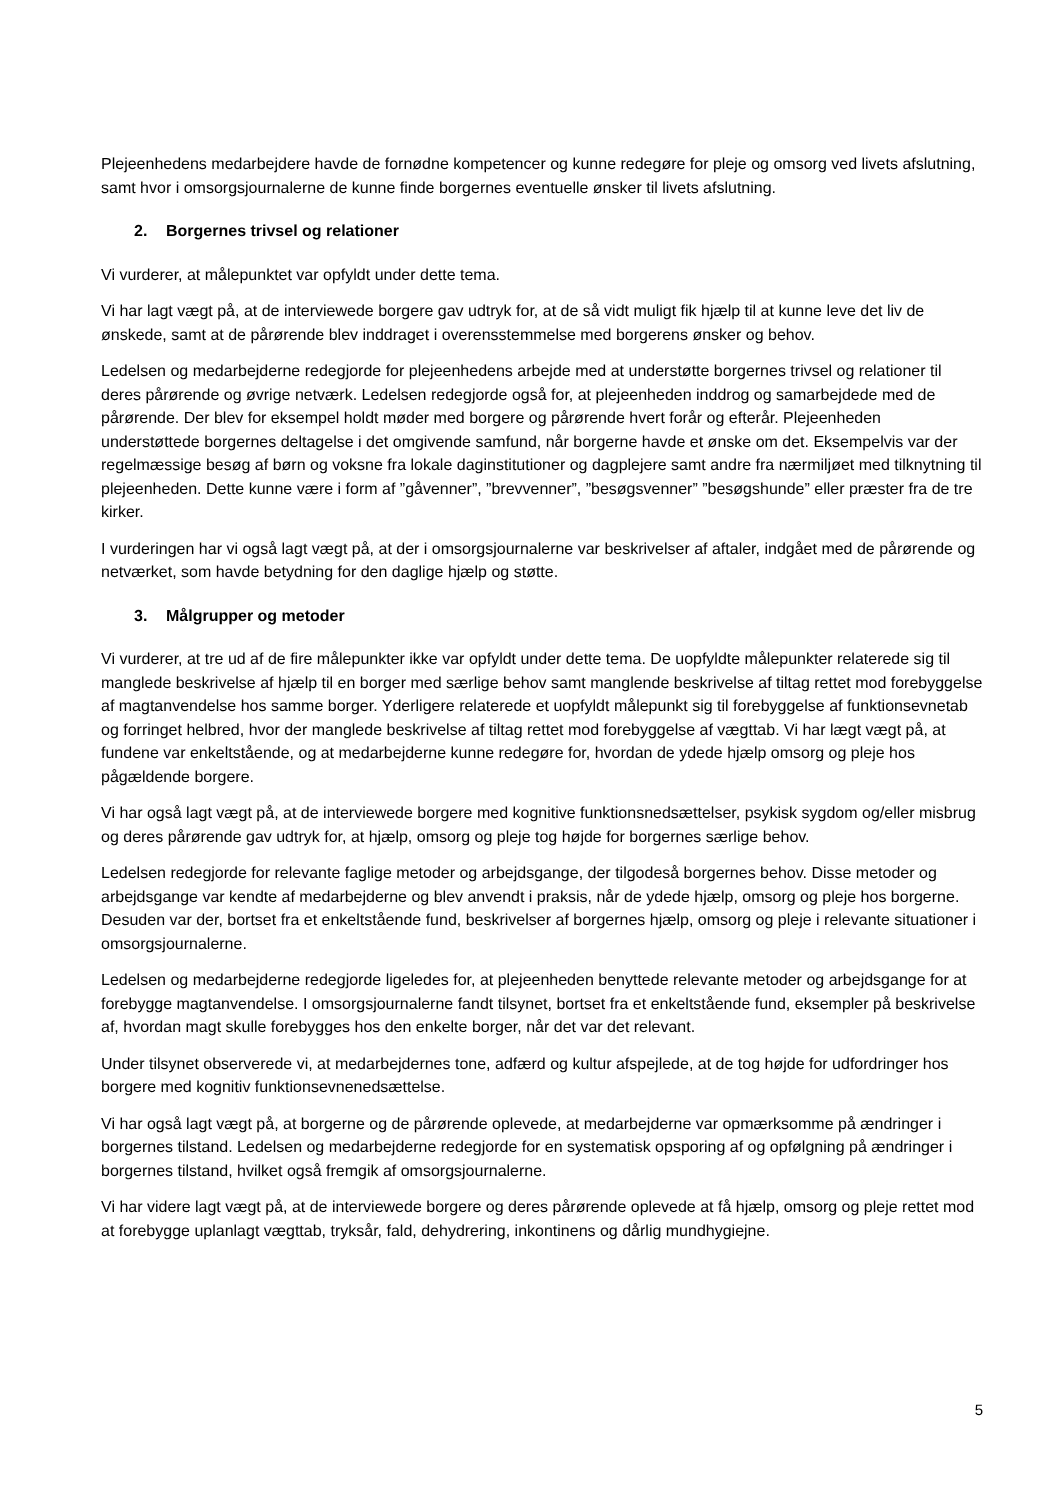Plejeenhedens medarbejdere havde de fornødne kompetencer og kunne redegøre for pleje og omsorg ved livets afslutning, samt hvor i omsorgsjournalerne de kunne finde borgernes eventuelle ønsker til livets afslutning.
2. Borgernes trivsel og relationer
Vi vurderer, at målepunktet var opfyldt under dette tema.
Vi har lagt vægt på, at de interviewede borgere gav udtryk for, at de så vidt muligt fik hjælp til at kunne leve det liv de ønskede, samt at de pårørende blev inddraget i overensstemmelse med borgerens ønsker og behov.
Ledelsen og medarbejderne redegjorde for plejeenhedens arbejde med at understøtte borgernes trivsel og relationer til deres pårørende og øvrige netværk. Ledelsen redegjorde også for, at plejeenheden inddrog og samarbejdede med de pårørende. Der blev for eksempel holdt møder med borgere og pårørende hvert forår og efterår. Plejeenheden understøttede borgernes deltagelse i det omgivende samfund, når borgerne havde et ønske om det. Eksempelvis var der regelmæssige besøg af børn og voksne fra lokale daginstitutioner og dagplejere samt andre fra nærmiljøet med tilknytning til plejeenheden. Dette kunne være i form af ”gåvenner”, ”brevvenner”, ”besøgsvenner” ”besøgshunde” eller præster fra de tre kirker.
I vurderingen har vi også lagt vægt på, at der i omsorgsjournalerne var beskrivelser af aftaler, indgået med de pårørende og netværket, som havde betydning for den daglige hjælp og støtte.
3. Målgrupper og metoder
Vi vurderer, at tre ud af de fire målepunkter ikke var opfyldt under dette tema. De uopfyldte målepunkter relaterede sig til manglede beskrivelse af hjælp til en borger med særlige behov samt manglende beskrivelse af tiltag rettet mod forebyggelse af magtanvendelse hos samme borger. Yderligere relaterede et uopfyldt målepunkt sig til forebyggelse af funktionsevnetab og forringet helbred, hvor der manglede beskrivelse af tiltag rettet mod forebyggelse af vægttab. Vi har lægt vægt på, at fundene var enkeltstående, og at medarbejderne kunne redegøre for, hvordan de ydede hjælp omsorg og pleje hos pågældende borgere.
Vi har også lagt vægt på, at de interviewede borgere med kognitive funktionsnedsættelser, psykisk sygdom og/eller misbrug og deres pårørende gav udtryk for, at hjælp, omsorg og pleje tog højde for borgernes særlige behov.
Ledelsen redegjorde for relevante faglige metoder og arbejdsgange, der tilgodeså borgernes behov. Disse metoder og arbejdsgange var kendte af medarbejderne og blev anvendt i praksis, når de ydede hjælp, omsorg og pleje hos borgerne. Desuden var der, bortset fra et enkeltstående fund, beskrivelser af borgernes hjælp, omsorg og pleje i relevante situationer i omsorgsjournalerne.
Ledelsen og medarbejderne redegjorde ligeledes for, at plejeenheden benyttede relevante metoder og arbejdsgange for at forebygge magtanvendelse. I omsorgsjournalerne fandt tilsynet, bortset fra et enkeltstående fund, eksempler på beskrivelse af, hvordan magt skulle forebygges hos den enkelte borger, når det var det relevant.
Under tilsynet observerede vi, at medarbejdernes tone, adfærd og kultur afspejlede, at de tog højde for udfordringer hos borgere med kognitiv funktionsevnenedsættelse.
Vi har også lagt vægt på, at borgerne og de pårørende oplevede, at medarbejderne var opmærksomme på ændringer i borgernes tilstand. Ledelsen og medarbejderne redegjorde for en systematisk opsporing af og opfølgning på ændringer i borgernes tilstand, hvilket også fremgik af omsorgsjournalerne.
Vi har videre lagt vægt på, at de interviewede borgere og deres pårørende oplevede at få hjælp, omsorg og pleje rettet mod at forebygge uplanlagt vægttab, tryksår, fald, dehydrering, inkontinens og dårlig mundhygiejne.
5